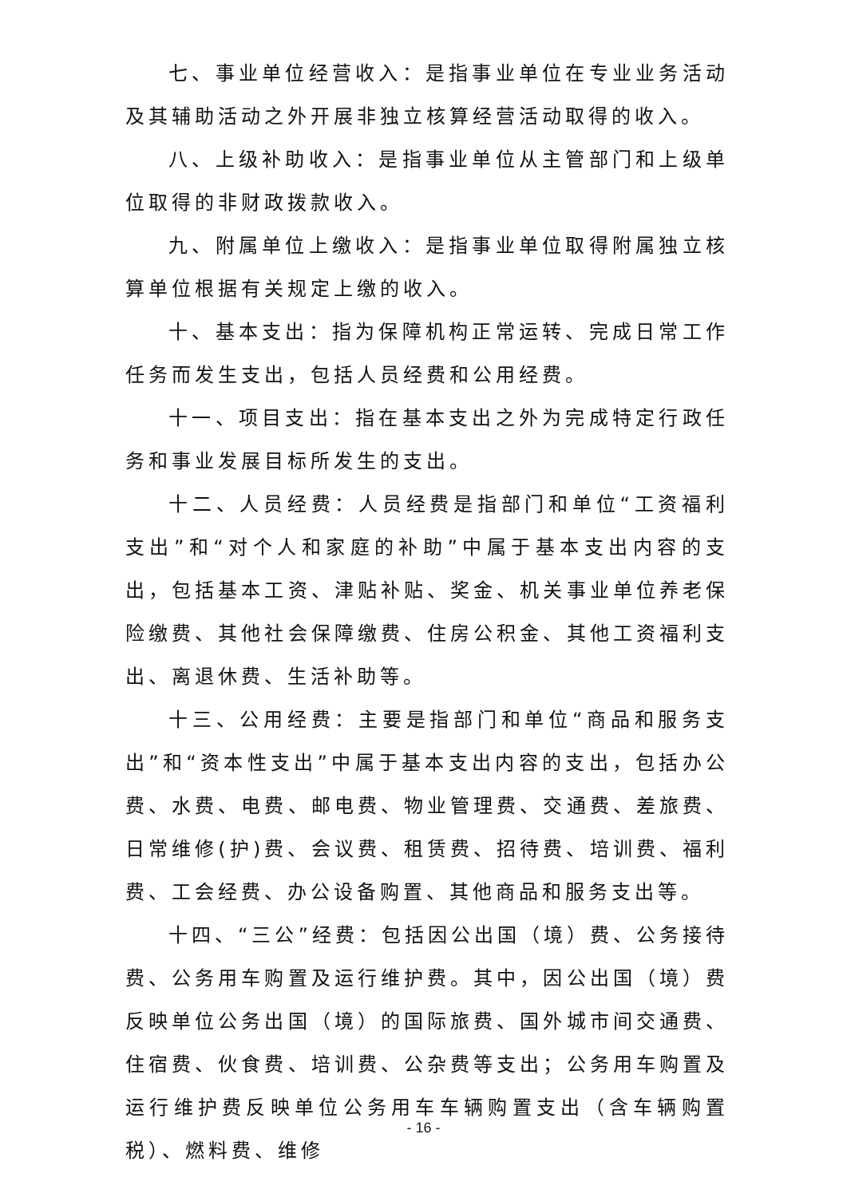七、事业单位经营收入：是指事业单位在专业业务活动及其辅助活动之外开展非独立核算经营活动取得的收入。
八、上级补助收入：是指事业单位从主管部门和上级单位取得的非财政拨款收入。
九、附属单位上缴收入：是指事业单位取得附属独立核算单位根据有关规定上缴的收入。
十、基本支出：指为保障机构正常运转、完成日常工作任务而发生支出，包括人员经费和公用经费。
十一、项目支出：指在基本支出之外为完成特定行政任务和事业发展目标所发生的支出。
十二、人员经费：人员经费是指部门和单位“工资福利支出”和“对个人和家庭的补助”中属于基本支出内容的支出，包括基本工资、津贴补贴、奖金、机关事业单位养老保险缴费、其他社会保障缴费、住房公积金、其他工资福利支出、离退休费、生活补助等。
十三、公用经费：主要是指部门和单位“商品和服务支出”和“资本性支出”中属于基本支出内容的支出，包括办公费、水费、电费、邮电费、物业管理费、交通费、差旅费、日常维修(护)费、会议费、租赁费、招待费、培训费、福利费、工会经费、办公设备购置、其他商品和服务支出等。
十四、“三公”经费：包括因公出国（境）费、公务接待费、公务用车购置及运行维护费。其中，因公出国（境）费反映单位公务出国（境）的国际旅费、国外城市间交通费、住宿费、伙食费、培训费、公杂费等支出；公务用车购置及运行维护费反映单位公务用车车辆购置支出（含车辆购置税）、燃料费、维修
- 16 -